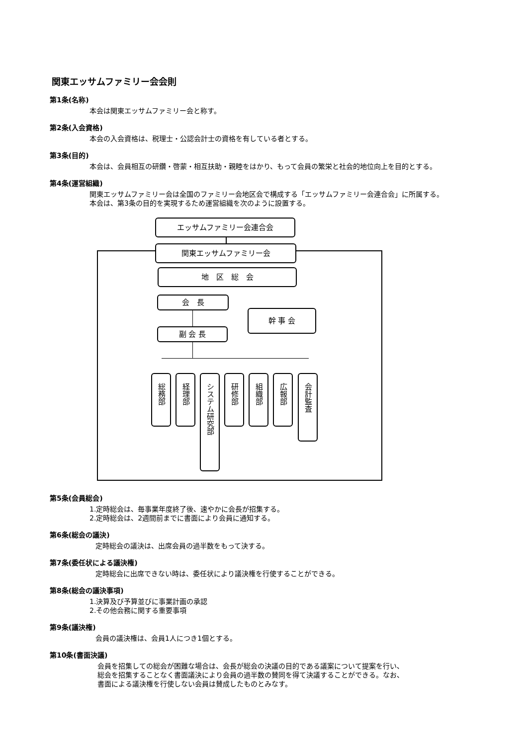関東エッサムファミリー会会則
第1条(名称)
本会は関東エッサムファミリー会と称す。
第2条(入会資格)
本会の入会資格は、税理士・公認会計士の資格を有している者とする。
第3条(目的)
本会は、会員相互の研鑽・啓蒙・相互扶助・親睦をはかり、もって会員の繁栄と社会的地位向上を目的とする。
第4条(運営組織)
関東エッサムファミリー会は全国のファミリー会地区会で構成する「エッサムファミリー会連合会」に所属する。
本会は、第3条の目的を実現するため運営組織を次のように設置する。
エッサムファミリー会連合会
関東エッサムファミリー会
地　区　総　会
会　長
副 会 長
幹 事 会
総務部
経理部
システム研究部
研修部
組織部
広報部
会計監査
第5条(会員総会)
1.定時総会は、毎事業年度終了後、速やかに会長が招集する。
2.定時総会は、2週間前までに書面により会員に通知する。
第6条(総会の議決)
定時総会の議決は、出席会員の過半数をもって決する。
第7条(委任状による議決権)
定時総会に出席できない時は、委任状により議決権を行使することができる。
第8条(総会の議決事項)
1.決算及び予算並びに事業計画の承認
2.その他会務に関する重要事項
第9条(議決権)
会員の議決権は、会員1人につき1個とする。
第10条(書面決議)
会員を招集しての総会が困難な場合は、会長が総会の決議の目的である議案について提案を行い、
総会を招集することなく書面議決により会員の過半数の賛同を得て決議することができる。なお、
書面による議決権を行使しない会員は賛成したものとみなす。